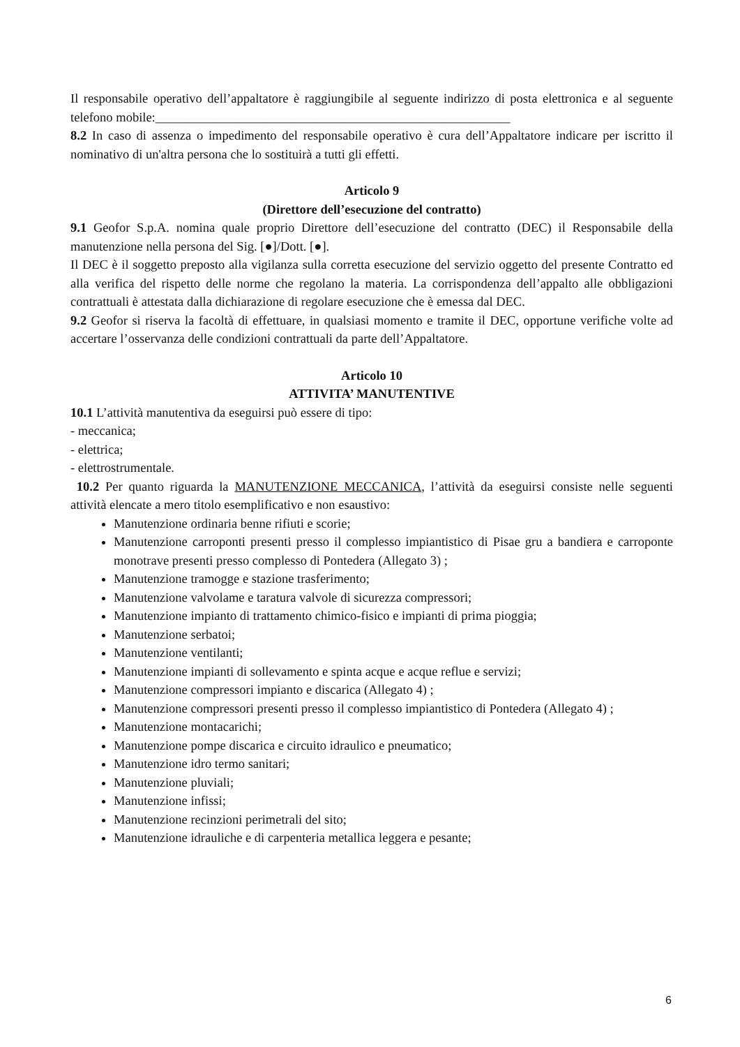Il responsabile operativo dell’appaltatore è raggiungibile al seguente indirizzo di posta elettronica e al seguente telefono mobile:_______________________________________________________
8.2 In caso di assenza o impedimento del responsabile operativo è cura dell’Appaltatore indicare per iscritto il nominativo di un'altra persona che lo sostituirà a tutti gli effetti.
Articolo 9
(Direttore dell’esecuzione del contratto)
9.1 Geofor S.p.A. nomina quale proprio Direttore dell’esecuzione del contratto (DEC) il Responsabile della manutenzione nella persona del Sig. [●]/Dott. [●].
Il DEC è il soggetto preposto alla vigilanza sulla corretta esecuzione del servizio oggetto del presente Contratto ed alla verifica del rispetto delle norme che regolano la materia. La corrispondenza dell’appalto alle obbligazioni contrattuali è attestata dalla dichiarazione di regolare esecuzione che è emessa dal DEC.
9.2 Geofor si riserva la facoltà di effettuare, in qualsiasi momento e tramite il DEC, opportune verifiche volte ad accertare l’osservanza delle condizioni contrattuali da parte dell’Appaltatore.
Articolo 10
ATTIVITA’ MANUTENTIVE
10.1 L’attività manutentiva da eseguirsi può essere di tipo:
- meccanica;
- elettrica;
- elettrostrumentale.
10.2 Per quanto riguarda la MANUTENZIONE MECCANICA, l’attività da eseguirsi consiste nelle seguenti attività elencate a mero titolo esemplificativo e non esaustivo:
Manutenzione ordinaria benne rifiuti e scorie;
Manutenzione carroponti presenti presso il complesso impiantistico di Pisae gru a bandiera e carroponte monotrave presenti presso complesso di Pontedera (Allegato 3) ;
Manutenzione tramogge e stazione trasferimento;
Manutenzione valvolame e taratura valvole di sicurezza compressori;
Manutenzione impianto di trattamento chimico-fisico e impianti di prima pioggia;
Manutenzione serbatoi;
Manutenzione ventilanti;
Manutenzione impianti di sollevamento e spinta acque e acque reflue e servizi;
Manutenzione compressori impianto e discarica (Allegato 4) ;
Manutenzione compressori presenti presso il complesso impiantistico di Pontedera (Allegato 4) ;
Manutenzione montacarichi;
Manutenzione pompe discarica e circuito idraulico e pneumatico;
Manutenzione idro termo sanitari;
Manutenzione pluviali;
Manutenzione infissi;
Manutenzione recinzioni perimetrali del sito;
Manutenzione idrauliche e di carpenteria metallica leggera e pesante;
6